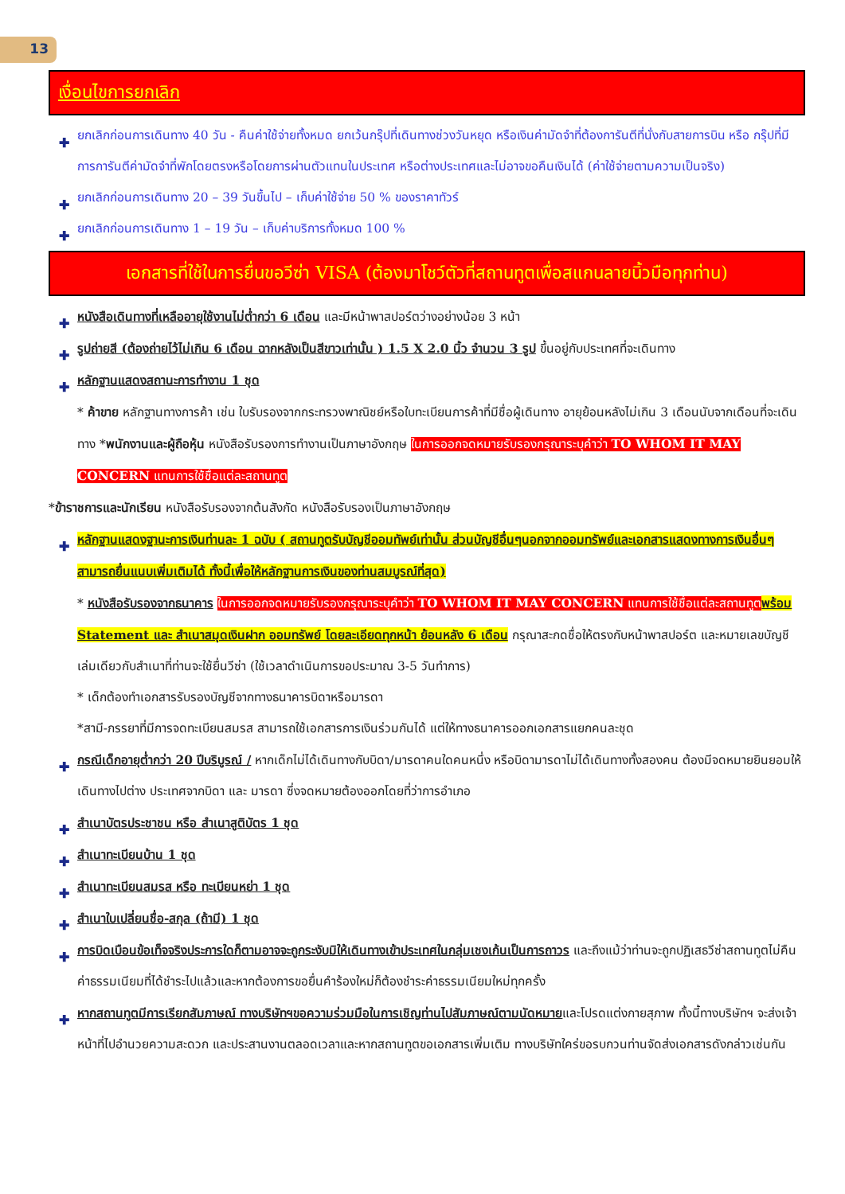13
เงื่อนไขการยกเลิก
✚ ยกเลิกก่อนการเดินทาง 40 วัน - คืนค่าใช้จ่ายทั้งหมด ยกเว้นกรุ๊ปที่เดินทางช่วงวันหยุด หรือเงินค่ามัดจำที่ต้องการันตีที่นั่งกับสายการบิน หรือ กรุ๊ปที่มีการการันตีค่ามัดจำที่พักโดยตรงหรือโดยการผ่านตัวแทนในประเทศ หรือต่างประเทศและไม่อาจขอคืนเงินได้ (ค่าใช้จ่ายตามความเป็นจริง)
✚ ยกเลิกก่อนการเดินทาง 20 – 39 วันขึ้นไป – เก็บค่าใช้จ่าย 50 % ของราคาทัวร์
✚ ยกเลิกก่อนการเดินทาง 1 – 19 วัน – เก็บค่าบริการทั้งหมด 100 %
เอกสารที่ใช้ในการยื่นขอวีซ่า VISA (ต้องมาโชว์ตัวที่สถานทูตเพื่อสแกนลายนิ้วมือทุกท่าน)
✚ หนังสือเดินทางที่เหลืออายุใช้งานไม่ต่ำกว่า 6 เดือน และมีหน้าพาสปอร์ตว่างอย่างน้อย 3 หน้า
✚ รูปถ่ายสี (ต้องถ่ายไว้ไม่เกิน 6 เดือน ฉากหลังเป็นสีขาวเท่านั้น ) 1.5 X 2.0 นิ้ว จำนวน 3 รูป ขึ้นอยู่กับประเทศที่จะเดินทาง
✚ หลักฐานแสดงสถานะการทำงาน 1 ชุด
* ค้าขาย หลักฐานทางการค้า เช่น ใบรับรองจากกระทรวงพาณิชย์หรือใบทะเบียนการค้าที่มีชื่อผู้เดินทาง อายุย้อนหลังไม่เกิน 3 เดือนนับจากเดือนที่จะเดินทาง *พนักงานและผู้ถือหุ้น หนังสือรับรองการทำงานเป็นภาษาอังกฤษ ในการออกจดหมายรับรองกรุณาระบุคำว่า TO WHOM IT MAY CONCERN แทนการใช้ชื่อแต่ละสถานทูต
*ข้าราชการและนักเรียน หนังสือรับรองจากต้นสังกัด หนังสือรับรองเป็นภาษาอังกฤษ
✚ หลักฐานแสดงฐานะการเงินท่านละ 1 ฉบับ ( สถานทูตรับบัญชีออมทัพย์เท่านั้น ส่วนบัญชีอื่นๆนอกจากออมทรัพย์และเอกสารแสดงทางการเงินอื่นๆ สามารถยื่นแนบเพิ่มเติมได้ ทั้งนี้เพื่อให้หลักฐานการเงินของท่านสมบูรณ์ที่สุด)
* หนังสือรับรองจากธนาคาร ในการออกจดหมายรับรองกรุณาระบุคำว่า TO WHOM IT MAY CONCERN แทนการใช้ชื่อแต่ละสถานทูต พร้อม Statement และ สำเนาสมุดเงินฝาก ออมทรัพย์ โดยละเอียดทุกหน้า ย้อนหลัง 6 เดือน กรุณาสะกดชื่อให้ตรงกับหน้าพาสปอร์ต และหมายเลขบัญชีเล่มเดียวกับสำเนาที่ท่านจะใช้ยื่นวีซ่า (ใช้เวลาดำเนินการขอประมาณ 3-5 วันทำการ)
* เด็กต้องทำเอกสารรับรองบัญชีจากทางธนาคารบิดาหรือมารดา
*สามี-ภรรยาที่มีการจดทะเบียนสมรส สามารถใช้เอกสารการเงินร่วมกันได้ แต่ให้ทางธนาคารออกเอกสารแยกคนละชุด
✚ กรณีเด็กอายุต่ำกว่า 20 ปีบริบูรณ์ / หากเด็กไม่ได้เดินทางกับบิดา/มารดาคนใดคนหนึ่ง หรือบิดามารดาไม่ได้เดินทางทั้งสองคน ต้องมีจดหมายยินยอมให้เดินทางไปต่าง ประเทศจากบิดา และ มารดา ซึ่งจดหมายต้องออกโดยที่ว่าการอำเภอ
✚ สำเนาบัตรประชาชน หรือ สำเนาสูติบัตร 1 ชุด
✚ สำเนาทะเบียนบ้าน 1 ชุด
✚ สำเนาทะเบียนสมรส หรือ ทะเบียนหย่า 1 ชุด
✚ สำเนาใบเปลี่ยนชื่อ-สกุล (ถ้ามี) 1 ชุด
✚ การบิดเบือนข้อเท็จจริงประการใดก็ตามอาจจะถูกระงับมิให้เดินทางเข้าประเทศในกลุ่มเชงเก้นเป็นการถาวร และถึงแม้ว่าท่านจะถูกปฏิเสธวีซ่าสถานทูตไม่คืนค่าธรรมเนียมที่ได้ชำระไปแล้วและหากต้องการขอยื่นคำร้องใหม่ก็ต้องชำระค่าธรรมเนียมใหม่ทุกครั้ง
✚ หากสถานทูตมีการเรียกสัมภาษณ์ ทางบริษัทฯขอความร่วมมือในการเชิญท่านไปสัมภาษณ์ตามนัดหมายและโปรดแต่งกายสุภาพ ทั้งนี้ทางบริษัทฯ จะส่งเจ้าหน้าที่ไปอำนวยความสะดวก และประสานงานตลอดเวลาและหากสถานทูตขอเอกสารเพิ่มเติม ทางบริษัทใคร่ขอรบกวนท่านจัดส่งเอกสารดังกล่าวเช่นกัน